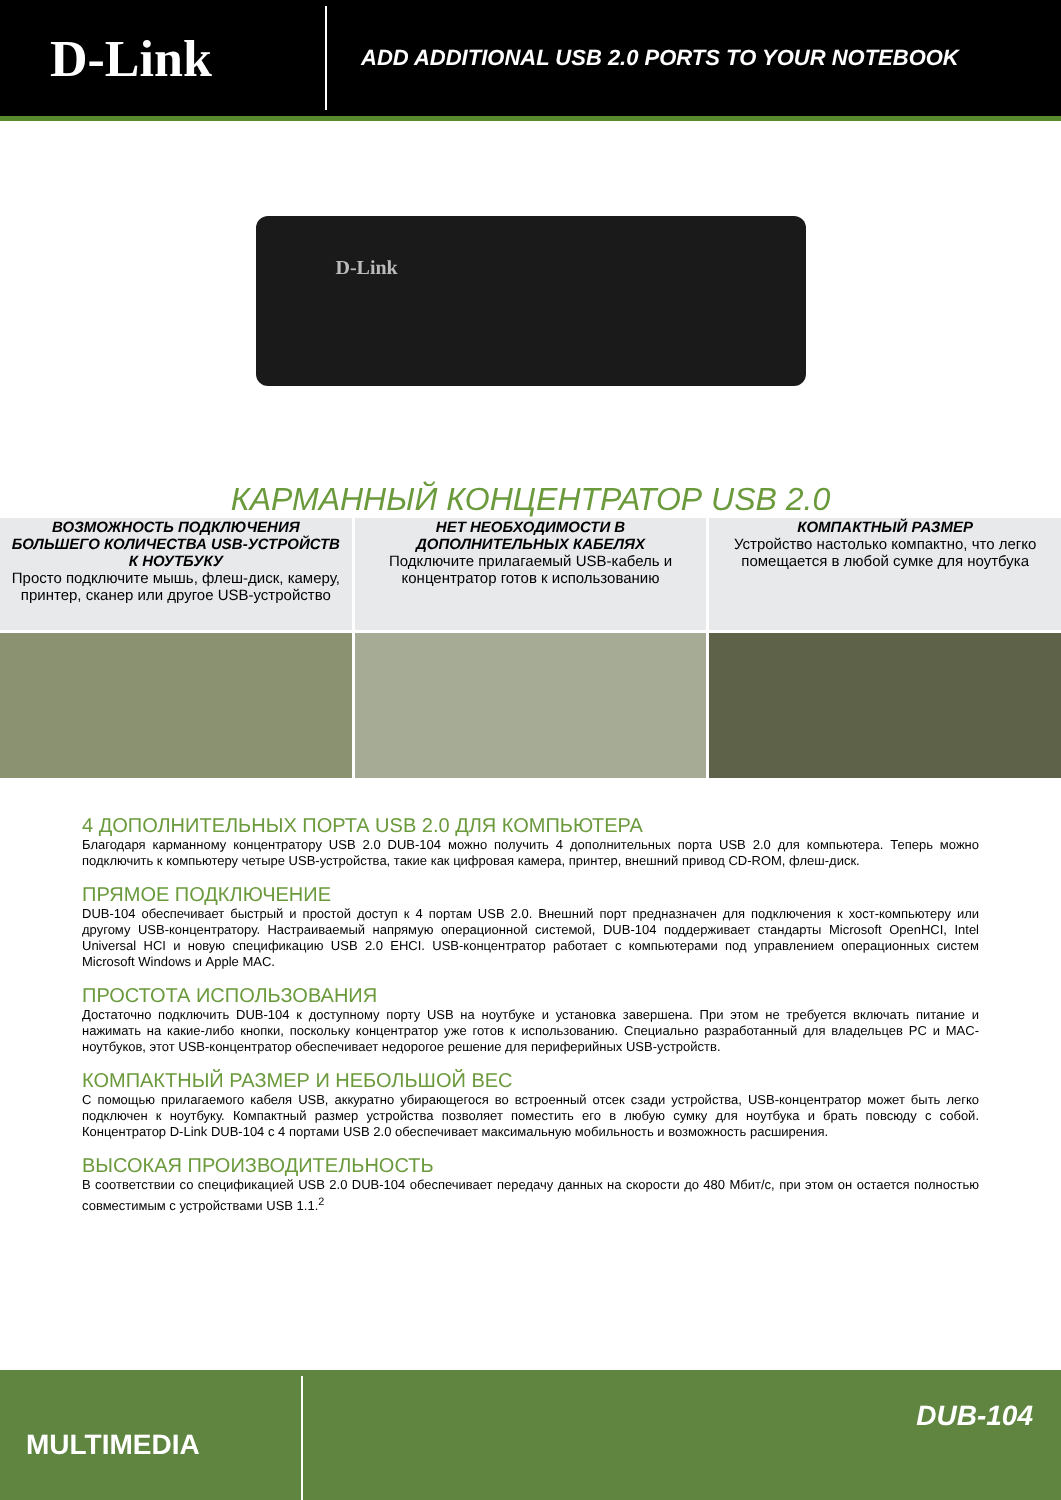D-Link
ADD ADDITIONAL USB 2.0 PORTS TO YOUR NOTEBOOK
D-Link
КАРМАННЫЙ КОНЦЕНТРАТОР USB 2.0
ВОЗМОЖНОСТЬ ПОДКЛЮЧЕНИЯ БОЛЬШЕГО КОЛИЧЕСТВА USB-УСТРОЙСТВ К НОУТБУКУ
Просто подключите мышь, флеш-диск, камеру, принтер, сканер или другое USB-устройство
НЕТ НЕОБХОДИМОСТИ В ДОПОЛНИТЕЛЬНЫХ КАБЕЛЯХ
Подключите прилагаемый USB-кабель и концентратор готов к использованию
КОМПАКТНЫЙ РАЗМЕР
Устройство настолько компактно, что легко помещается в любой сумке для ноутбука
4 ДОПОЛНИТЕЛЬНЫХ ПОРТА USB 2.0 ДЛЯ КОМПЬЮТЕРА
Благодаря карманному концентратору USB 2.0 DUB-104 можно получить 4 дополнительных порта USB 2.0 для компьютера. Теперь можно подключить к компьютеру четыре USB-устройства, такие как цифровая камера, принтер, внешний привод CD-ROM, флеш-диск.
ПРЯМОЕ ПОДКЛЮЧЕНИЕ
DUB-104 обеспечивает быстрый и простой доступ к 4 портам USB 2.0. Внешний порт предназначен для подключения к хост-компьютеру или другому USB-концентратору. Настраиваемый напрямую операционной системой, DUB-104 поддерживает стандарты Microsoft OpenHCI, Intel Universal HCI и новую спецификацию USB 2.0 EHCI. USB-концентратор работает с компьютерами под управлением операционных систем Microsoft Windows и Apple MAC.
ПРОСТОТА ИСПОЛЬЗОВАНИЯ
Достаточно подключить DUB-104 к доступному порту USB на ноутбуке и установка завершена. При этом не требуется включать питание и нажимать на какие-либо кнопки, поскольку концентратор уже готов к использованию. Специально разработанный для владельцев PC и MAC- ноутбуков, этот USB-концентратор обеспечивает недорогое решение для периферийных USB-устройств.
КОМПАКТНЫЙ РАЗМЕР И НЕБОЛЬШОЙ ВЕС
С помощью прилагаемого кабеля USB, аккуратно убирающегося во встроенный отсек сзади устройства, USB-концентратор может быть легко подключен к ноутбуку. Компактный размер устройства позволяет поместить его в любую сумку для ноутбука и брать повсюду с собой. Концентратор D-Link DUB-104 с 4 портами USB 2.0 обеспечивает максимальную мобильность и возможность расширения.
ВЫСОКАЯ ПРОИЗВОДИТЕЛЬНОСТЬ
В соответствии со спецификацией USB 2.0 DUB-104 обеспечивает передачу данных на скорости до 480 Мбит/с, при этом он остается полностью совместимым с устройствами USB 1.1.<sup>2</sup>
MULTIMEDIA
DUB-104